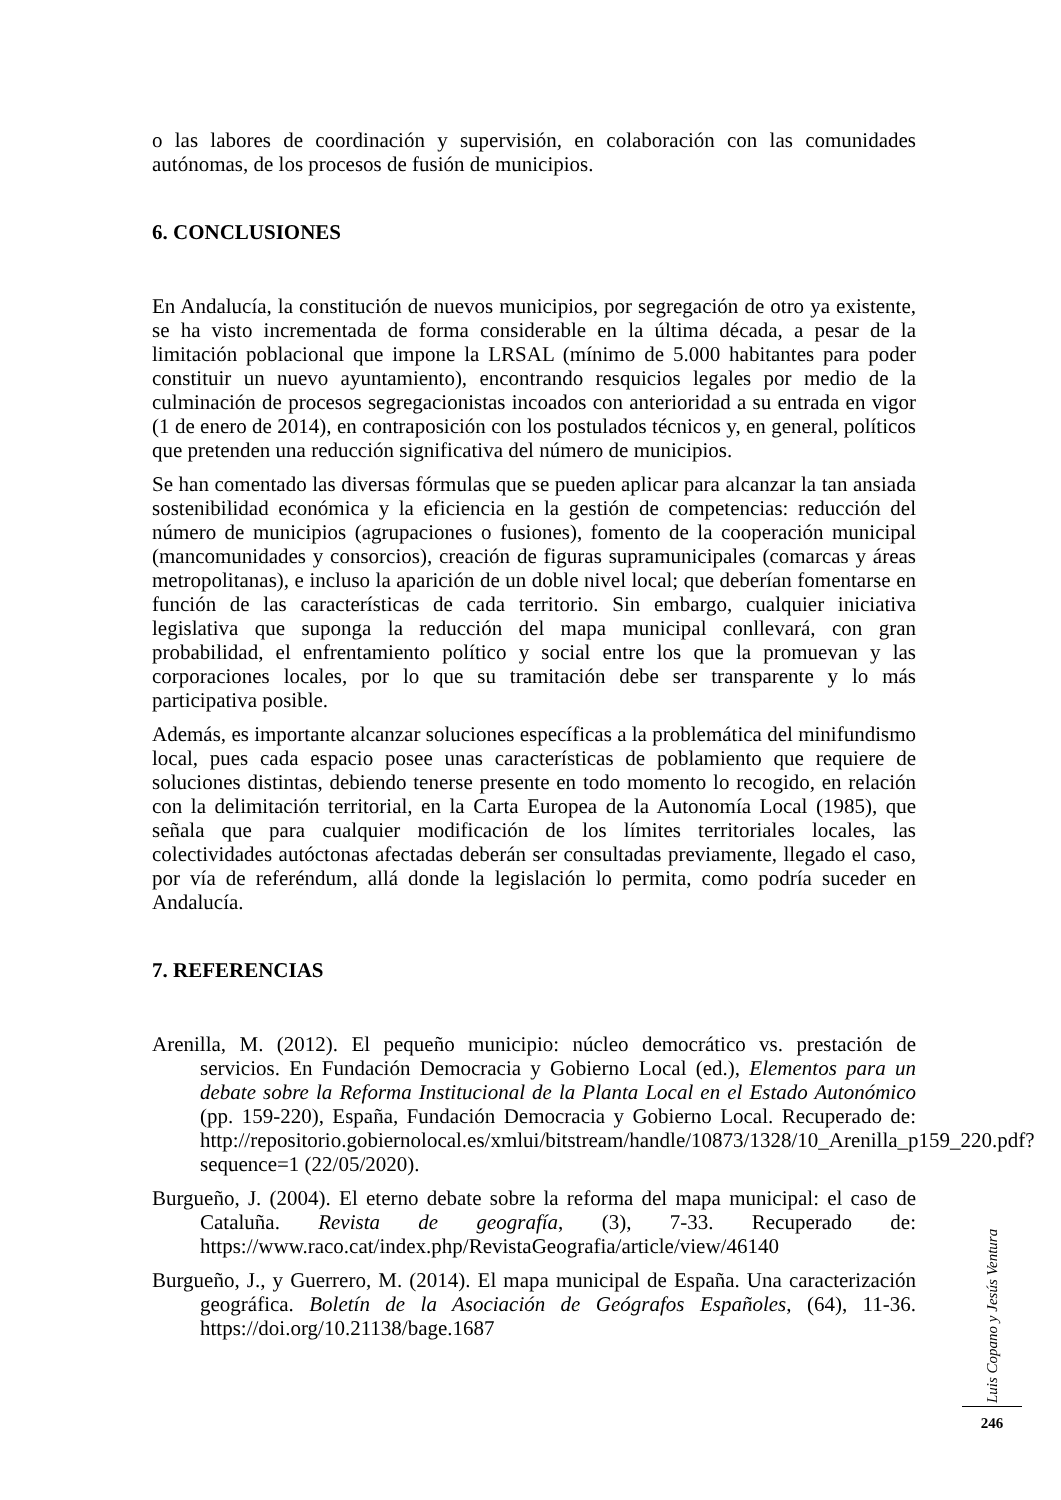o las labores de coordinación y supervisión, en colaboración con las comunidades autónomas, de los procesos de fusión de municipios.
6. CONCLUSIONES
En Andalucía, la constitución de nuevos municipios, por segregación de otro ya existente, se ha visto incrementada de forma considerable en la última década, a pesar de la limitación poblacional que impone la LRSAL (mínimo de 5.000 habitantes para poder constituir un nuevo ayuntamiento), encontrando resquicios legales por medio de la culminación de procesos segregacionistas incoados con anterioridad a su entrada en vigor (1 de enero de 2014), en contraposición con los postulados técnicos y, en general, políticos que pretenden una reducción significativa del número de municipios.
Se han comentado las diversas fórmulas que se pueden aplicar para alcanzar la tan ansiada sostenibilidad económica y la eficiencia en la gestión de competencias: reducción del número de municipios (agrupaciones o fusiones), fomento de la cooperación municipal (mancomunidades y consorcios), creación de figuras supramunicipales (comarcas y áreas metropolitanas), e incluso la aparición de un doble nivel local; que deberían fomentarse en función de las características de cada territorio. Sin embargo, cualquier iniciativa legislativa que suponga la reducción del mapa municipal conllevará, con gran probabilidad, el enfrentamiento político y social entre los que la promuevan y las corporaciones locales, por lo que su tramitación debe ser transparente y lo más participativa posible.
Además, es importante alcanzar soluciones específicas a la problemática del minifundismo local, pues cada espacio posee unas características de poblamiento que requiere de soluciones distintas, debiendo tenerse presente en todo momento lo recogido, en relación con la delimitación territorial, en la Carta Europea de la Autonomía Local (1985), que señala que para cualquier modificación de los límites territoriales locales, las colectividades autóctonas afectadas deberán ser consultadas previamente, llegado el caso, por vía de referéndum, allá donde la legislación lo permita, como podría suceder en Andalucía.
7. REFERENCIAS
Arenilla, M. (2012). El pequeño municipio: núcleo democrático vs. prestación de servicios. En Fundación Democracia y Gobierno Local (ed.), Elementos para un debate sobre la Reforma Institucional de la Planta Local en el Estado Autonómico (pp. 159-220), España, Fundación Democracia y Gobierno Local. Recuperado de: http://repositorio.gobiernolocal.es/xmlui/bitstream/handle/10873/1328/10_Arenilla_p159_220.pdf?sequence=1 (22/05/2020).
Burgueño, J. (2004). El eterno debate sobre la reforma del mapa municipal: el caso de Cataluña. Revista de geografía, (3), 7-33. Recuperado de: https://www.raco.cat/index.php/RevistaGeografia/article/view/46140
Burgueño, J., y Guerrero, M. (2014). El mapa municipal de España. Una caracterización geográfica. Boletín de la Asociación de Geógrafos Españoles, (64), 11-36. https://doi.org/10.21138/bage.1687
Luis Copano y Jesús Ventura
246